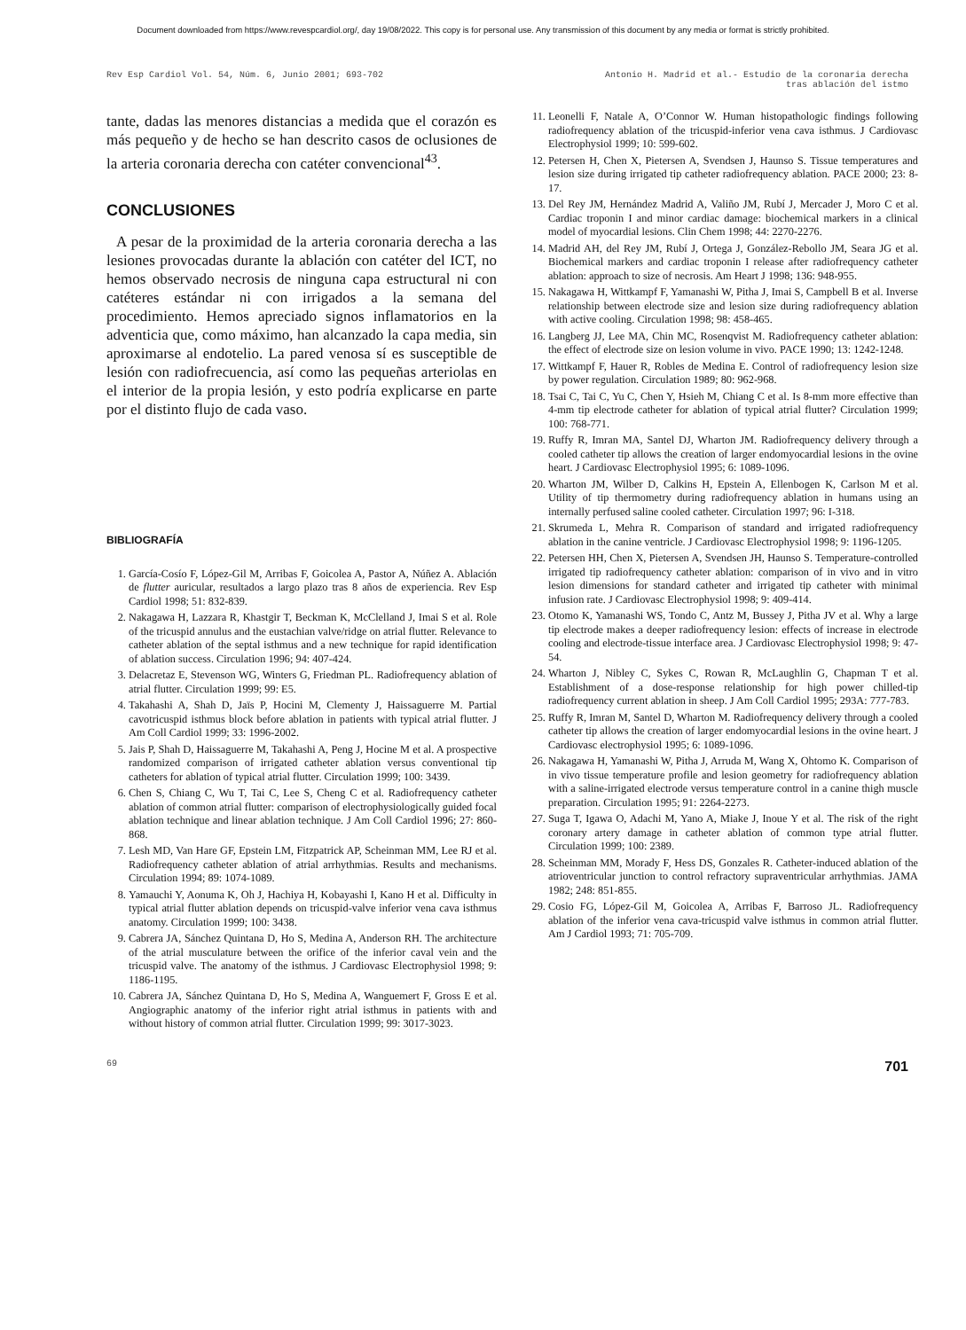Document downloaded from https://www.revespcardiol.org/, day 19/08/2022. This copy is for personal use. Any transmission of this document by any media or format is strictly prohibited.
Rev Esp Cardiol Vol. 54, Núm. 6, Junio 2001; 693-702
Antonio H. Madrid et al.- Estudio de la coronaria derecha
tras ablación del istmo
tante, dadas las menores distancias a medida que el corazón es más pequeño y de hecho se han descrito casos de oclusiones de la arteria coronaria derecha con catéter convencional<sup>43</sup>.
CONCLUSIONES
A pesar de la proximidad de la arteria coronaria derecha a las lesiones provocadas durante la ablación con catéter del ICT, no hemos observado necrosis de ninguna capa estructural ni con catéteres estándar ni con irrigados a la semana del procedimiento. Hemos apreciado signos inflamatorios en la adventicia que, como máximo, han alcanzado la capa media, sin aproximarse al endotelio. La pared venosa sí es susceptible de lesión con radiofrecuencia, así como las pequeñas arteriolas en el interior de la propia lesión, y esto podría explicarse en parte por el distinto flujo de cada vaso.
BIBLIOGRAFÍA
1. García-Cosío F, López-Gil M, Arribas F, Goicolea A, Pastor A, Núñez A. Ablación de flutter auricular, resultados a largo plazo tras 8 años de experiencia. Rev Esp Cardiol 1998; 51: 832-839.
2. Nakagawa H, Lazzara R, Khastgir T, Beckman K, McClelland J, Imai S et al. Role of the tricuspid annulus and the eustachian valve/ridge on atrial flutter. Relevance to catheter ablation of the septal isthmus and a new technique for rapid identification of ablation success. Circulation 1996; 94: 407-424.
3. Delacretaz E, Stevenson WG, Winters G, Friedman PL. Radiofrequency ablation of atrial flutter. Circulation 1999; 99: E5.
4. Takahashi A, Shah D, Jaïs P, Hocini M, Clementy J, Haissaguerre M. Partial cavotricuspid isthmus block before ablation in patients with typical atrial flutter. J Am Coll Cardiol 1999; 33: 1996-2002.
5. Jais P, Shah D, Haissaguerre M, Takahashi A, Peng J, Hocine M et al. A prospective randomized comparison of irrigated catheter ablation versus conventional tip catheters for ablation of typical atrial flutter. Circulation 1999; 100: 3439.
6. Chen S, Chiang C, Wu T, Tai C, Lee S, Cheng C et al. Radiofrequency catheter ablation of common atrial flutter: comparison of electrophysiologically guided focal ablation technique and linear ablation technique. J Am Coll Cardiol 1996; 27: 860-868.
7. Lesh MD, Van Hare GF, Epstein LM, Fitzpatrick AP, Scheinman MM, Lee RJ et al. Radiofrequency catheter ablation of atrial arrhythmias. Results and mechanisms. Circulation 1994; 89: 1074-1089.
8. Yamauchi Y, Aonuma K, Oh J, Hachiya H, Kobayashi I, Kano H et al. Difficulty in typical atrial flutter ablation depends on tricuspid-valve inferior vena cava isthmus anatomy. Circulation 1999; 100: 3438.
9. Cabrera JA, Sánchez Quintana D, Ho S, Medina A, Anderson RH. The architecture of the atrial musculature between the orifice of the inferior caval vein and the tricuspid valve. The anatomy of the isthmus. J Cardiovasc Electrophysiol 1998; 9: 1186-1195.
10. Cabrera JA, Sánchez Quintana D, Ho S, Medina A, Wanguemert F, Gross E et al. Angiographic anatomy of the inferior right atrial isthmus in patients with and without history of common atrial flutter. Circulation 1999; 99: 3017-3023.
11. Leonelli F, Natale A, O’Connor W. Human histopathologic findings following radiofrequency ablation of the tricuspid-inferior vena cava isthmus. J Cardiovasc Electrophysiol 1999; 10: 599-602.
12. Petersen H, Chen X, Pietersen A, Svendsen J, Haunso S. Tissue temperatures and lesion size during irrigated tip catheter radiofrequency ablation. PACE 2000; 23: 8-17.
13. Del Rey JM, Hernández Madrid A, Valiño JM, Rubí J, Mercader J, Moro C et al. Cardiac troponin I and minor cardiac damage: biochemical markers in a clinical model of myocardial lesions. Clin Chem 1998; 44: 2270-2276.
14. Madrid AH, del Rey JM, Rubí J, Ortega J, González-Rebollo JM, Seara JG et al. Biochemical markers and cardiac troponin I release after radiofrequency catheter ablation: approach to size of necrosis. Am Heart J 1998; 136: 948-955.
15. Nakagawa H, Wittkampf F, Yamanashi W, Pitha J, Imai S, Campbell B et al. Inverse relationship between electrode size and lesion size during radiofrequency ablation with active cooling. Circulation 1998; 98: 458-465.
16. Langberg JJ, Lee MA, Chin MC, Rosenqvist M. Radiofrequency catheter ablation: the effect of electrode size on lesion volume in vivo. PACE 1990; 13: 1242-1248.
17. Wittkampf F, Hauer R, Robles de Medina E. Control of radiofrequency lesion size by power regulation. Circulation 1989; 80: 962-968.
18. Tsai C, Tai C, Yu C, Chen Y, Hsieh M, Chiang C et al. Is 8-mm more effective than 4-mm tip electrode catheter for ablation of typical atrial flutter? Circulation 1999; 100: 768-771.
19. Ruffy R, Imran MA, Santel DJ, Wharton JM. Radiofrequency delivery through a cooled catheter tip allows the creation of larger endomyocardial lesions in the ovine heart. J Cardiovasc Electrophysiol 1995; 6: 1089-1096.
20. Wharton JM, Wilber D, Calkins H, Epstein A, Ellenbogen K, Carlson M et al. Utility of tip thermometry during radiofrequency ablation in humans using an internally perfused saline cooled catheter. Circulation 1997; 96: I-318.
21. Skrumeda L, Mehra R. Comparison of standard and irrigated radiofrequency ablation in the canine ventricle. J Cardiovasc Electrophysiol 1998; 9: 1196-1205.
22. Petersen HH, Chen X, Pietersen A, Svendsen JH, Haunso S. Temperature-controlled irrigated tip radiofrequency catheter ablation: comparison of in vivo and in vitro lesion dimensions for standard catheter and irrigated tip catheter with minimal infusion rate. J Cardiovasc Electrophysiol 1998; 9: 409-414.
23. Otomo K, Yamanashi WS, Tondo C, Antz M, Bussey J, Pitha JV et al. Why a large tip electrode makes a deeper radiofrequency lesion: effects of increase in electrode cooling and electrode-tissue interface area. J Cardiovasc Electrophysiol 1998; 9: 47-54.
24. Wharton J, Nibley C, Sykes C, Rowan R, McLaughlin G, Chapman T et al. Establishment of a dose-response relationship for high power chilled-tip radiofrequency current ablation in sheep. J Am Coll Cardiol 1995; 293A: 777-783.
25. Ruffy R, Imran M, Santel D, Wharton M. Radiofrequency delivery through a cooled catheter tip allows the creation of larger endomyocardial lesions in the ovine heart. J Cardiovasc electrophysiol 1995; 6: 1089-1096.
26. Nakagawa H, Yamanashi W, Pitha J, Arruda M, Wang X, Ohtomo K. Comparison of in vivo tissue temperature profile and lesion geometry for radiofrequency ablation with a saline-irrigated electrode versus temperature control in a canine thigh muscle preparation. Circulation 1995; 91: 2264-2273.
27. Suga T, Igawa O, Adachi M, Yano A, Miake J, Inoue Y et al. The risk of the right coronary artery damage in catheter ablation of common type atrial flutter. Circulation 1999; 100: 2389.
28. Scheinman MM, Morady F, Hess DS, Gonzales R. Catheter-induced ablation of the atrioventricular junction to control refractory supraventricular arrhythmias. JAMA 1982; 248: 851-855.
29. Cosio FG, López-Gil M, Goicolea A, Arribas F, Barroso JL. Radiofrequency ablation of the inferior vena cava-tricuspid valve isthmus in common atrial flutter. Am J Cardiol 1993; 71: 705-709.
69
701